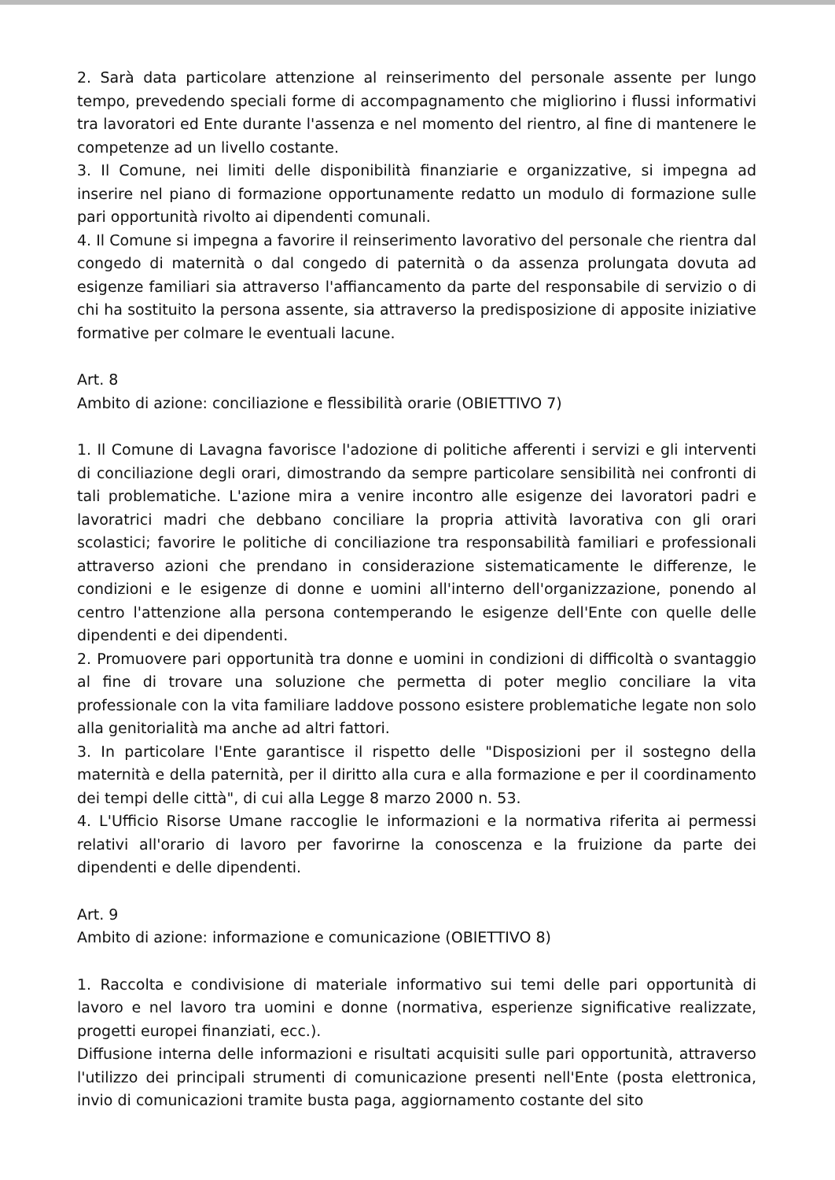2. Sarà data particolare attenzione al reinserimento del personale assente per lungo tempo, prevedendo speciali forme di accompagnamento che migliorino i flussi informativi tra lavoratori ed Ente durante l'assenza e nel momento del rientro, al fine di mantenere le competenze ad un livello costante.
3. Il Comune, nei limiti delle disponibilità finanziarie e organizzative, si impegna ad inserire nel piano di formazione opportunamente redatto un modulo di formazione sulle pari opportunità rivolto ai dipendenti comunali.
4. Il Comune si impegna a favorire il reinserimento lavorativo del personale che rientra dal congedo di maternità o dal congedo di paternità o da assenza prolungata dovuta ad esigenze familiari sia attraverso l'affiancamento da parte del responsabile di servizio o di chi ha sostituito la persona assente, sia attraverso la predisposizione di apposite iniziative formative per colmare le eventuali lacune.
Art. 8
Ambito di azione: conciliazione e flessibilità orarie (OBIETTIVO 7)
1. Il Comune di Lavagna favorisce l'adozione di politiche afferenti i servizi e gli interventi di conciliazione degli orari, dimostrando da sempre particolare sensibilità nei confronti di tali problematiche. L'azione mira a venire incontro alle esigenze dei lavoratori padri e lavoratrici madri che debbano conciliare la propria attività lavorativa con gli orari scolastici; favorire le politiche di conciliazione tra responsabilità familiari e professionali attraverso azioni che prendano in considerazione sistematicamente le differenze, le condizioni e le esigenze di donne e uomini all'interno dell'organizzazione, ponendo al centro l'attenzione alla persona contemperando le esigenze dell'Ente con quelle delle dipendenti e dei dipendenti.
2. Promuovere pari opportunità tra donne e uomini in condizioni di difficoltà o svantaggio al fine di trovare una soluzione che permetta di poter meglio conciliare la vita professionale con la vita familiare laddove possono esistere problematiche legate non solo alla genitorialità ma anche ad altri fattori.
3. In particolare l'Ente garantisce il rispetto delle "Disposizioni per il sostegno della maternità e della paternità, per il diritto alla cura e alla formazione e per il coordinamento dei tempi delle città", di cui alla Legge 8 marzo 2000 n. 53.
4. L'Ufficio Risorse Umane raccoglie le informazioni e la normativa riferita ai permessi relativi all'orario di lavoro per favorirne la conoscenza e la fruizione da parte dei dipendenti e delle dipendenti.
Art. 9
Ambito di azione: informazione e comunicazione (OBIETTIVO 8)
1. Raccolta e condivisione di materiale informativo sui temi delle pari opportunità di lavoro e nel lavoro tra uomini e donne (normativa, esperienze significative realizzate, progetti europei finanziati, ecc.).
Diffusione interna delle informazioni e risultati acquisiti sulle pari opportunità, attraverso l'utilizzo dei principali strumenti di comunicazione presenti nell'Ente (posta elettronica, invio di comunicazioni tramite busta paga, aggiornamento costante del sito